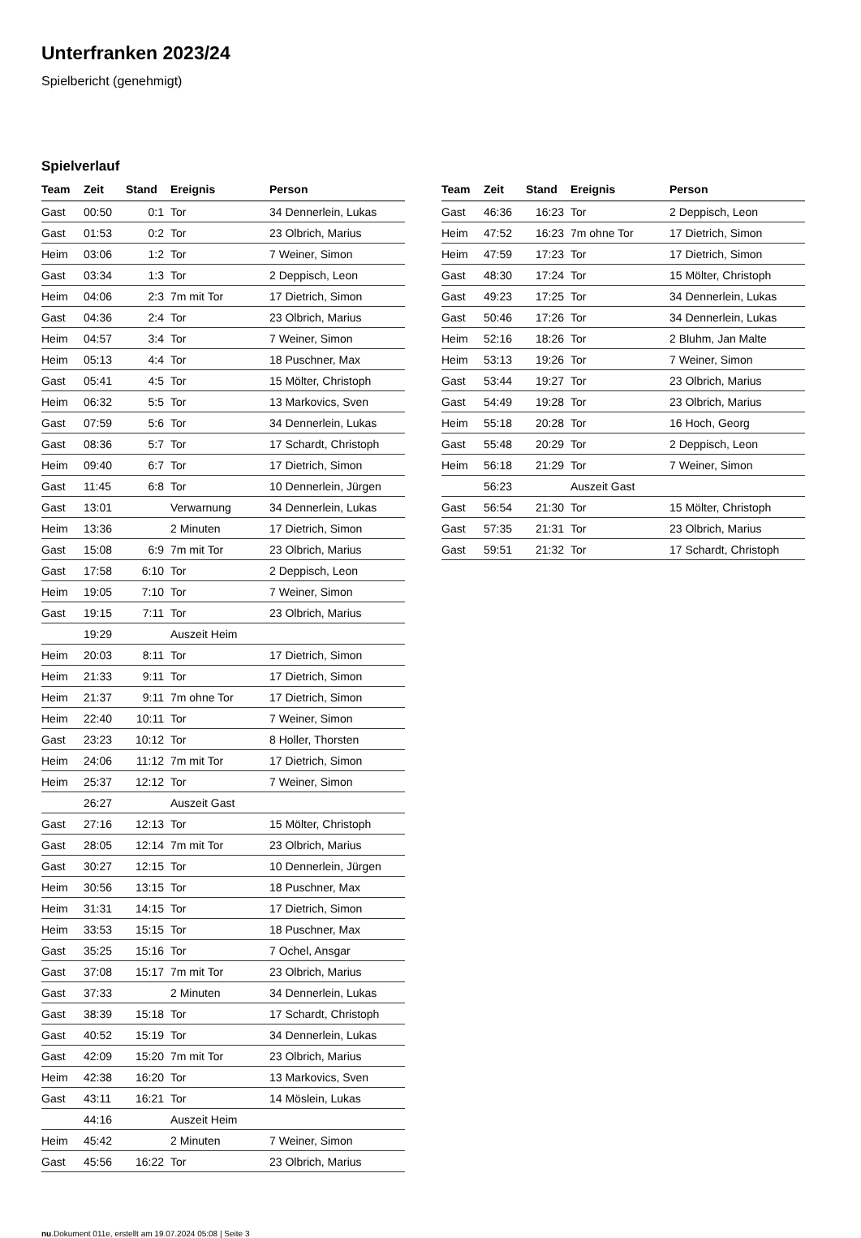Unterfranken 2023/24
Spielbericht (genehmigt)
Spielverlauf
| Team | Zeit | Stand | Ereignis | Person |
| --- | --- | --- | --- | --- |
| Gast | 00:50 | 0:1 | Tor | 34 Dennerlein, Lukas |
| Gast | 01:53 | 0:2 | Tor | 23 Olbrich, Marius |
| Heim | 03:06 | 1:2 | Tor | 7 Weiner, Simon |
| Gast | 03:34 | 1:3 | Tor | 2 Deppisch, Leon |
| Heim | 04:06 | 2:3 | 7m mit Tor | 17 Dietrich, Simon |
| Gast | 04:36 | 2:4 | Tor | 23 Olbrich, Marius |
| Heim | 04:57 | 3:4 | Tor | 7 Weiner, Simon |
| Heim | 05:13 | 4:4 | Tor | 18 Puschner, Max |
| Gast | 05:41 | 4:5 | Tor | 15 Mölter, Christoph |
| Heim | 06:32 | 5:5 | Tor | 13 Markovics, Sven |
| Gast | 07:59 | 5:6 | Tor | 34 Dennerlein, Lukas |
| Gast | 08:36 | 5:7 | Tor | 17 Schardt, Christoph |
| Heim | 09:40 | 6:7 | Tor | 17 Dietrich, Simon |
| Gast | 11:45 | 6:8 | Tor | 10 Dennerlein, Jürgen |
| Gast | 13:01 | | Verwarnung | 34 Dennerlein, Lukas |
| Heim | 13:36 | | 2 Minuten | 17 Dietrich, Simon |
| Gast | 15:08 | 6:9 | 7m mit Tor | 23 Olbrich, Marius |
| Gast | 17:58 | 6:10 | Tor | 2 Deppisch, Leon |
| Heim | 19:05 | 7:10 | Tor | 7 Weiner, Simon |
| Gast | 19:15 | 7:11 | Tor | 23 Olbrich, Marius |
| | 19:29 | | Auszeit Heim | |
| Heim | 20:03 | 8:11 | Tor | 17 Dietrich, Simon |
| Heim | 21:33 | 9:11 | Tor | 17 Dietrich, Simon |
| Heim | 21:37 | 9:11 | 7m ohne Tor | 17 Dietrich, Simon |
| Heim | 22:40 | 10:11 | Tor | 7 Weiner, Simon |
| Gast | 23:23 | 10:12 | Tor | 8 Holler, Thorsten |
| Heim | 24:06 | 11:12 | 7m mit Tor | 17 Dietrich, Simon |
| Heim | 25:37 | 12:12 | Tor | 7 Weiner, Simon |
| | 26:27 | | Auszeit Gast | |
| Gast | 27:16 | 12:13 | Tor | 15 Mölter, Christoph |
| Gast | 28:05 | 12:14 | 7m mit Tor | 23 Olbrich, Marius |
| Gast | 30:27 | 12:15 | Tor | 10 Dennerlein, Jürgen |
| Heim | 30:56 | 13:15 | Tor | 18 Puschner, Max |
| Heim | 31:31 | 14:15 | Tor | 17 Dietrich, Simon |
| Heim | 33:53 | 15:15 | Tor | 18 Puschner, Max |
| Gast | 35:25 | 15:16 | Tor | 7 Ochel, Ansgar |
| Gast | 37:08 | 15:17 | 7m mit Tor | 23 Olbrich, Marius |
| Gast | 37:33 | | 2 Minuten | 34 Dennerlein, Lukas |
| Gast | 38:39 | 15:18 | Tor | 17 Schardt, Christoph |
| Gast | 40:52 | 15:19 | Tor | 34 Dennerlein, Lukas |
| Gast | 42:09 | 15:20 | 7m mit Tor | 23 Olbrich, Marius |
| Heim | 42:38 | 16:20 | Tor | 13 Markovics, Sven |
| Gast | 43:11 | 16:21 | Tor | 14 Möslein, Lukas |
| | 44:16 | | Auszeit Heim | |
| Heim | 45:42 | | 2 Minuten | 7 Weiner, Simon |
| Gast | 45:56 | 16:22 | Tor | 23 Olbrich, Marius |
| Team | Zeit | Stand | Ereignis | Person |
| --- | --- | --- | --- | --- |
| Gast | 46:36 | 16:23 | Tor | 2 Deppisch, Leon |
| Heim | 47:52 | 16:23 | 7m ohne Tor | 17 Dietrich, Simon |
| Heim | 47:59 | 17:23 | Tor | 17 Dietrich, Simon |
| Gast | 48:30 | 17:24 | Tor | 15 Mölter, Christoph |
| Gast | 49:23 | 17:25 | Tor | 34 Dennerlein, Lukas |
| Gast | 50:46 | 17:26 | Tor | 34 Dennerlein, Lukas |
| Heim | 52:16 | 18:26 | Tor | 2 Bluhm, Jan Malte |
| Heim | 53:13 | 19:26 | Tor | 7 Weiner, Simon |
| Gast | 53:44 | 19:27 | Tor | 23 Olbrich, Marius |
| Gast | 54:49 | 19:28 | Tor | 23 Olbrich, Marius |
| Heim | 55:18 | 20:28 | Tor | 16 Hoch, Georg |
| Gast | 55:48 | 20:29 | Tor | 2 Deppisch, Leon |
| Heim | 56:18 | 21:29 | Tor | 7 Weiner, Simon |
| | 56:23 | | Auszeit Gast | |
| Gast | 56:54 | 21:30 | Tor | 15 Mölter, Christoph |
| Gast | 57:35 | 21:31 | Tor | 23 Olbrich, Marius |
| Gast | 59:51 | 21:32 | Tor | 17 Schardt, Christoph |
nu.Dokument 011e, erstellt am 19.07.2024 05:08 | Seite 3